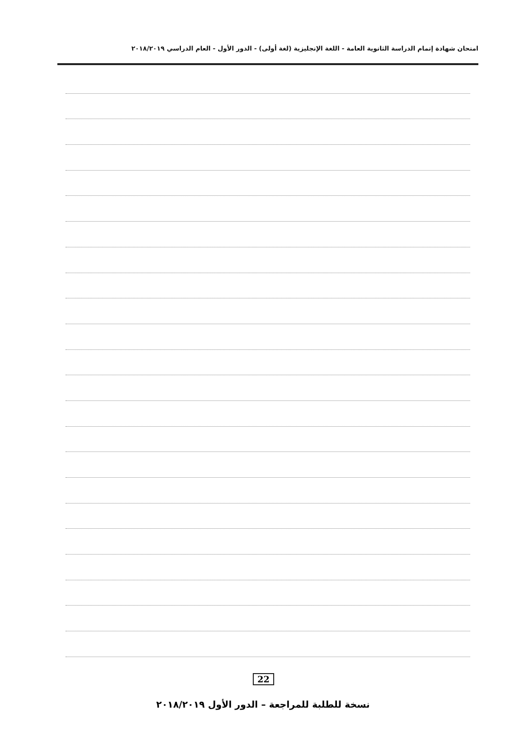امتحان شهادة إتمام الدراسة الثانوية العامة - اللغة الإنجليزية (لغة أولى) - الدور الأول - العام الدراسي ٢٠١٨/٢٠١٩
22
نسخة للطلبة للمراجعة – الدور الأول ٢٠١٨/٢٠١٩